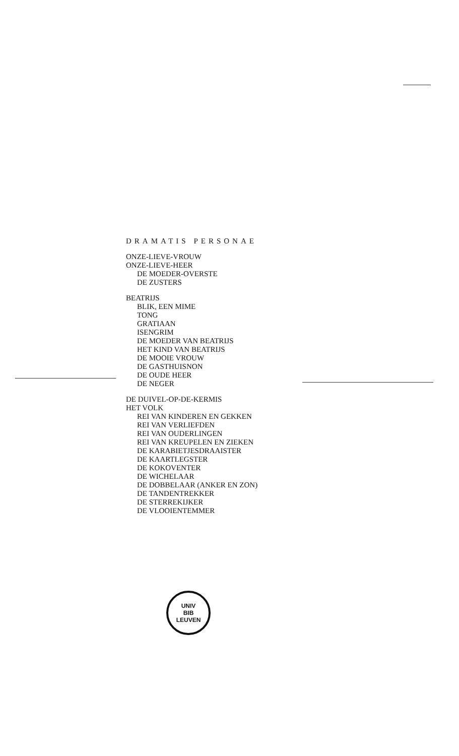DRAMATIS PERSONAE
ONZE-LIEVE-VROUW
ONZE-LIEVE-HEER
DE MOEDER-OVERSTE
DE ZUSTERS
BEATRIJS
BLIK, EEN MIME
TONG
GRATIAAN
ISENGRIM
DE MOEDER VAN BEATRIJS
HET KIND VAN BEATRIJS
DE MOOIE VROUW
DE GASTHUISNON
DE OUDE HEER
DE NEGER
DE DUIVEL-OP-DE-KERMIS
HET VOLK
REI VAN KINDEREN EN GEKKEN
REI VAN VERLIEFDEN
REI VAN OUDERLINGEN
REI VAN KREUPELEN EN ZIEKEN
DE KARABIETJESDRAAISTER
DE KAARTLEGSTER
DE KOKOVENTER
DE WICHELAAR
DE DOBBELAAR (ANKER EN ZON)
DE TANDENTREKKER
DE STERREKIJKER
DE VLOOIENTEMMER
UNIV
BIB
LEUVEN